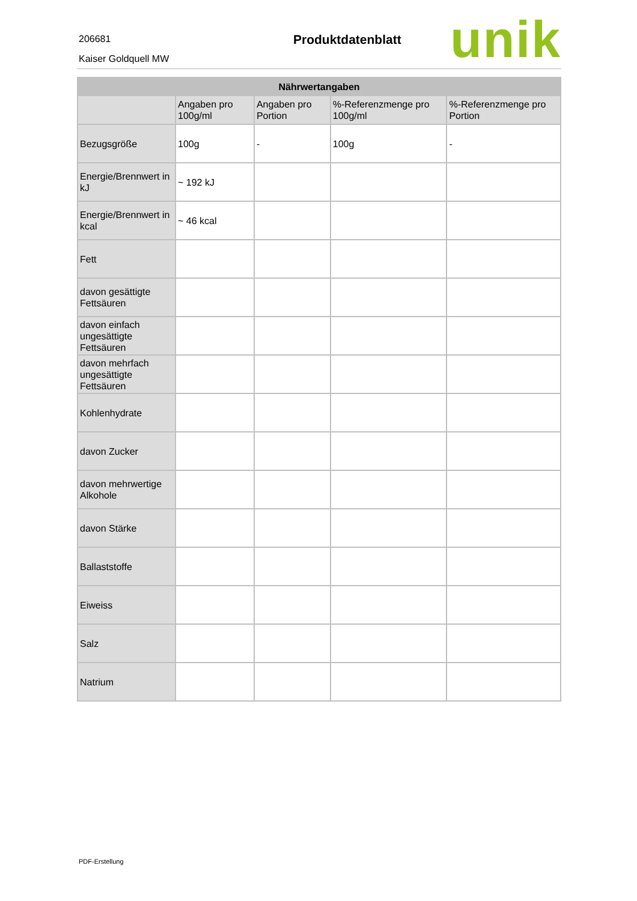206681
Kaiser Goldquell MW
Produktdatenblatt unik
| Nährwertangaben | | | | |
| --- | --- | --- | --- | --- |
| | Angaben pro 100g/ml | Angaben pro Portion | %-Referenzmenge pro 100g/ml | %-Referenzmenge pro Portion |
| Bezugsgröße | 100g | - | 100g | - |
| Energie/Brennwert in kJ | ~ 192 kJ | | | |
| Energie/Brennwert in kcal | ~ 46 kcal | | | |
| Fett | | | | |
| davon gesättigte Fettsäuren | | | | |
| davon einfach ungesättigte Fettsäuren | | | | |
| davon mehrfach ungesättigte Fettsäuren | | | | |
| Kohlenhydrate | | | | |
| davon Zucker | | | | |
| davon mehrwertige Alkohole | | | | |
| davon Stärke | | | | |
| Ballaststoffe | | | | |
| Eiweiss | | | | |
| Salz | | | | |
| Natrium | | | | |
PDF-Erstellung